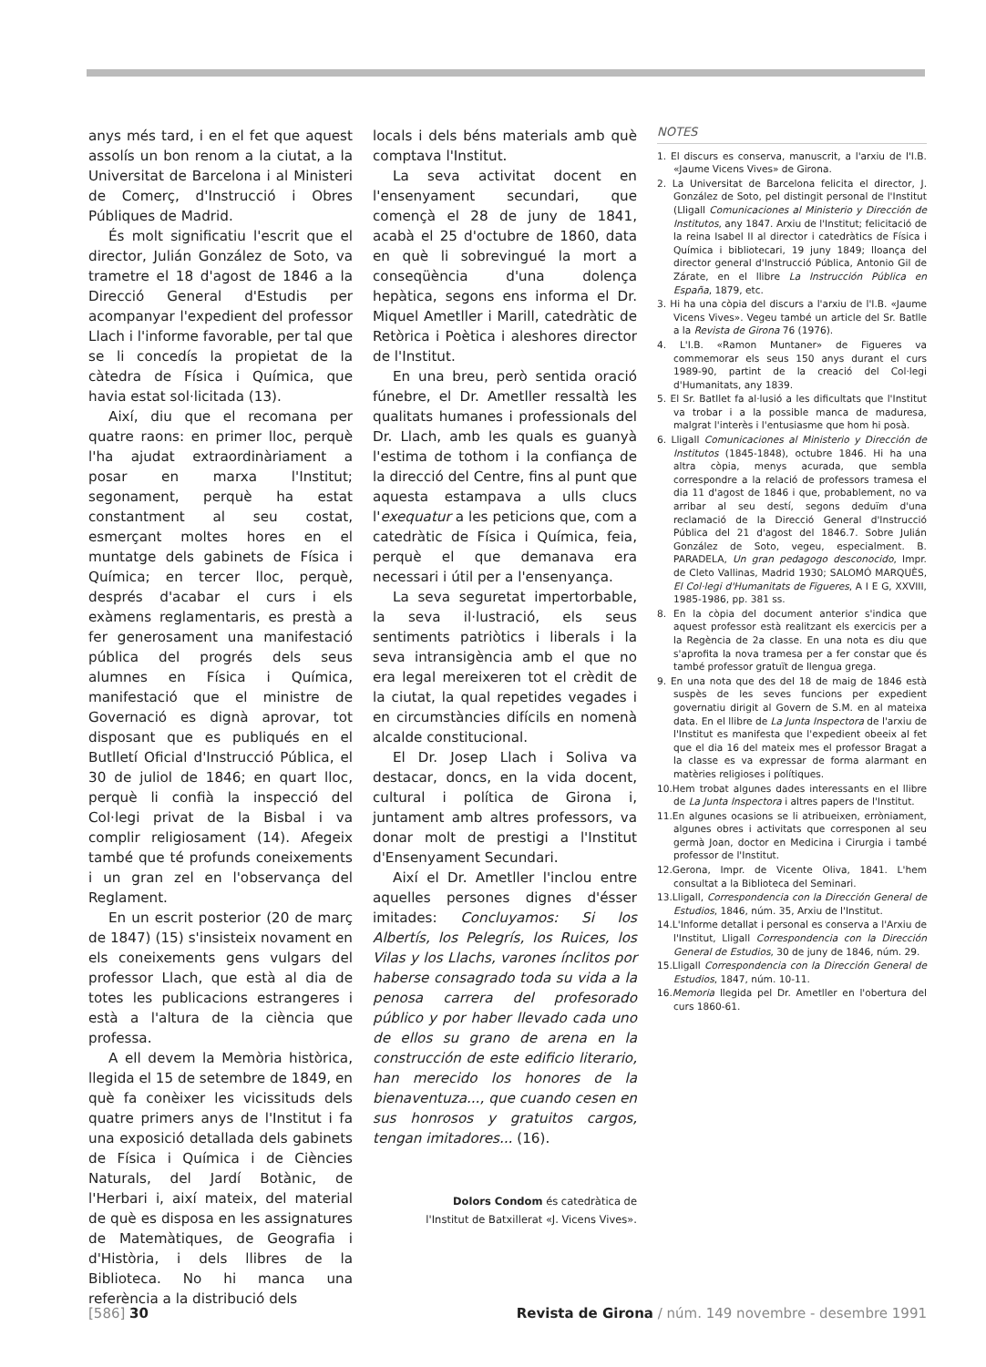anys més tard, i en el fet que aquest assolís un bon renom a la ciutat, a la Universitat de Barcelona i al Ministeri de Comerç, d'Instrucció i Obres Públiques de Madrid.
És molt significatiu l'escrit que el director, Julián González de Soto, va trametre el 18 d'agost de 1846 a la Direcció General d'Estudis per acompanyar l'expedient del professor Llach i l'informe favorable, per tal que se li concedís la propietat de la càtedra de Física i Química, que havia estat sol·licitada (13).
Així, diu que el recomana per quatre raons: en primer lloc, perquè l'ha ajudat extraordinàriament a posar en marxa l'Institut; segonament, perquè ha estat constantment al seu costat, esmerçant moltes hores en el muntatge dels gabinets de Física i Química; en tercer lloc, perquè, després d'acabar el curs i els exàmens reglamentaris, es prestà a fer generosament una manifestació pública del progrés dels seus alumnes en Física i Química, manifestació que el ministre de Governació es dignà aprovar, tot disposant que es publiqués en el Butlletí Oficial d'Instrucció Pública, el 30 de juliol de 1846; en quart lloc, perquè li confià la inspecció del Col·legi privat de la Bisbal i va complir religiosament (14). Afegeix també que té profunds coneixements i un gran zel en l'observança del Reglament.
En un escrit posterior (20 de març de 1847) (15) s'insisteix novament en els coneixements gens vulgars del professor Llach, que està al dia de totes les publicacions estrangeres i està a l'altura de la ciència que professa.
A ell devem la Memòria històrica, llegida el 15 de setembre de 1849, en què fa conèixer les vicissituds dels quatre primers anys de l'Institut i fa una exposició detallada dels gabinets de Física i Química i de Ciències Naturals, del Jardí Botànic, de l'Herbari i, així mateix, del material de què es disposa en les assignatures de Matemàtiques, de Geografia i d'Història, i dels llibres de la Biblioteca. No hi manca una referència a la distribució dels
locals i dels béns materials amb què comptava l'Institut.
La seva activitat docent en l'ensenyament secundari, que començà el 28 de juny de 1841, acabà el 25 d'octubre de 1860, data en què li sobrevingué la mort a conseqüència d'una dolença hepàtica, segons ens informa el Dr. Miquel Ametller i Marill, catedràtic de Retòrica i Poètica i aleshores director de l'Institut.
En una breu, però sentida oració fúnebre, el Dr. Ametller ressaltà les qualitats humanes i professionals del Dr. Llach, amb les quals es guanyà l'estima de tothom i la confiança de la direcció del Centre, fins al punt que aquesta estampava a ulls clucs l'exequatur a les peticions que, com a catedràtic de Física i Química, feia, perquè el que demanava era necessari i útil per a l'ensenyança.
La seva seguretat impertorbable, la seva il·lustració, els seus sentiments patriòtics i liberals i la seva intransigència amb el que no era legal mereixeren tot el crèdit de la ciutat, la qual repetides vegades i en circumstàncies difícils en nomenà alcalde constitucional.
El Dr. Josep Llach i Soliva va destacar, doncs, en la vida docent, cultural i política de Girona i, juntament amb altres professors, va donar molt de prestigi a l'Institut d'Ensenyament Secundari.
Així el Dr. Ametller l'inclou entre aquelles persones dignes d'ésser imitades: Concluyamos: Si los Albertís, los Pelegrís, los Ruices, los Vilas y los Llachs, varones ínclitos por haberse consagrado toda su vida a la penosa carrera del profesorado público y por haber llevado cada uno de ellos su grano de arena en la construcción de este edificio literario, han merecido los honores de la bienaventuza..., que cuando cesen en sus honrosos y gratuitos cargos, tengan imitadores... (16).
Dolors Condom és catedràtica de
l'Institut de Batxillerat «J. Vicens Vives».
NOTES
1. El discurs es conserva, manuscrit, a l'arxiu de l'I.B. «Jaume Vicens Vives» de Girona.
2. La Universitat de Barcelona felicita el director, J. González de Soto, pel distingit personal de l'Institut (Lligall Comunicaciones al Ministerio y Dirección de Institutos, any 1847. Arxiu de l'Institut; felicitació de la reina Isabel II al director i catedràtics de Física i Química i bibliotecari, 19 juny 1849; lloança del director general d'Instrucció Pública, Antonio Gil de Zárate, en el llibre La Instrucción Pública en España, 1879, etc.
3. Hi ha una còpia del discurs a l'arxiu de l'I.B. «Jaume Vicens Vives». Vegeu també un article del Sr. Batlle a la Revista de Girona 76 (1976).
4. L'I.B. «Ramon Muntaner» de Figueres va commemorar els seus 150 anys durant el curs 1989-90, partint de la creació del Col·legi d'Humanitats, any 1839.
5. El Sr. Batllet fa al·lusió a les dificultats que l'Institut va trobar i a la possible manca de maduresa, malgrat l'interès i l'entusiasme que hom hi posà.
6. Lligall Comunicaciones al Ministerio y Dirección de Institutos (1845-1848), octubre 1846. Hi ha una altra còpia, menys acurada, que sembla correspondre a la relació de professors tramesa el dia 11 d'agost de 1846 i que, probablement, no va arribar al seu destí, segons deduïm d'una reclamació de la Direcció General d'Instrucció Pública del 21 d'agost del 1846.7. Sobre Julián González de Soto, vegeu, especialment. B. PARADELA, Un gran pedagogo desconocido, Impr. de Cleto Vallinas, Madrid 1930; SALOMÓ MARQUÈS, El Col·legi d'Humanitats de Figueres, A I E G, XXVIII, 1985-1986, pp. 381 ss.
8. En la còpia del document anterior s'indica que aquest professor està realitzant els exercicis per a la Regència de 2a classe. En una nota es diu que s'aprofita la nova tramesa per a fer constar que és també professor gratuït de llengua grega.
9. En una nota que des del 18 de maig de 1846 està suspès de les seves funcions per expedient governatiu dirigit al Govern de S.M. en al mateixa data. En el llibre de La Junta Inspectora de l'arxiu de l'Institut es manifesta que l'expedient obeeix al fet que el dia 16 del mateix mes el professor Bragat a la classe es va expressar de forma alarmant en matèries religioses i polítiques.
10.Hem trobat algunes dades interessants en el llibre de La Junta Inspectora i altres papers de l'Institut.
11.En algunes ocasions se li atribueixen, erròniament, algunes obres i activitats que corresponen al seu germà Joan, doctor en Medicina i Cirurgia i també professor de l'Institut.
12.Gerona, Impr. de Vicente Oliva, 1841. L'hem consultat a la Biblioteca del Seminari.
13.Lligall, Correspondencia con la Dirección General de Estudios, 1846, núm. 35, Arxiu de l'Institut.
14.L'Informe detallat i personal es conserva a l'Arxiu de l'Institut, Lligall Correspondencia con la Dirección General de Estudios, 30 de juny de 1846, núm. 29.
15.Lligall Correspondencia con la Dirección General de Estudios, 1847, núm. 10-11.
16.Memoria llegida pel Dr. Ametller en l'obertura del curs 1860-61.
[586] 30 Revista de Girona / núm. 149 novembre - desembre 1991